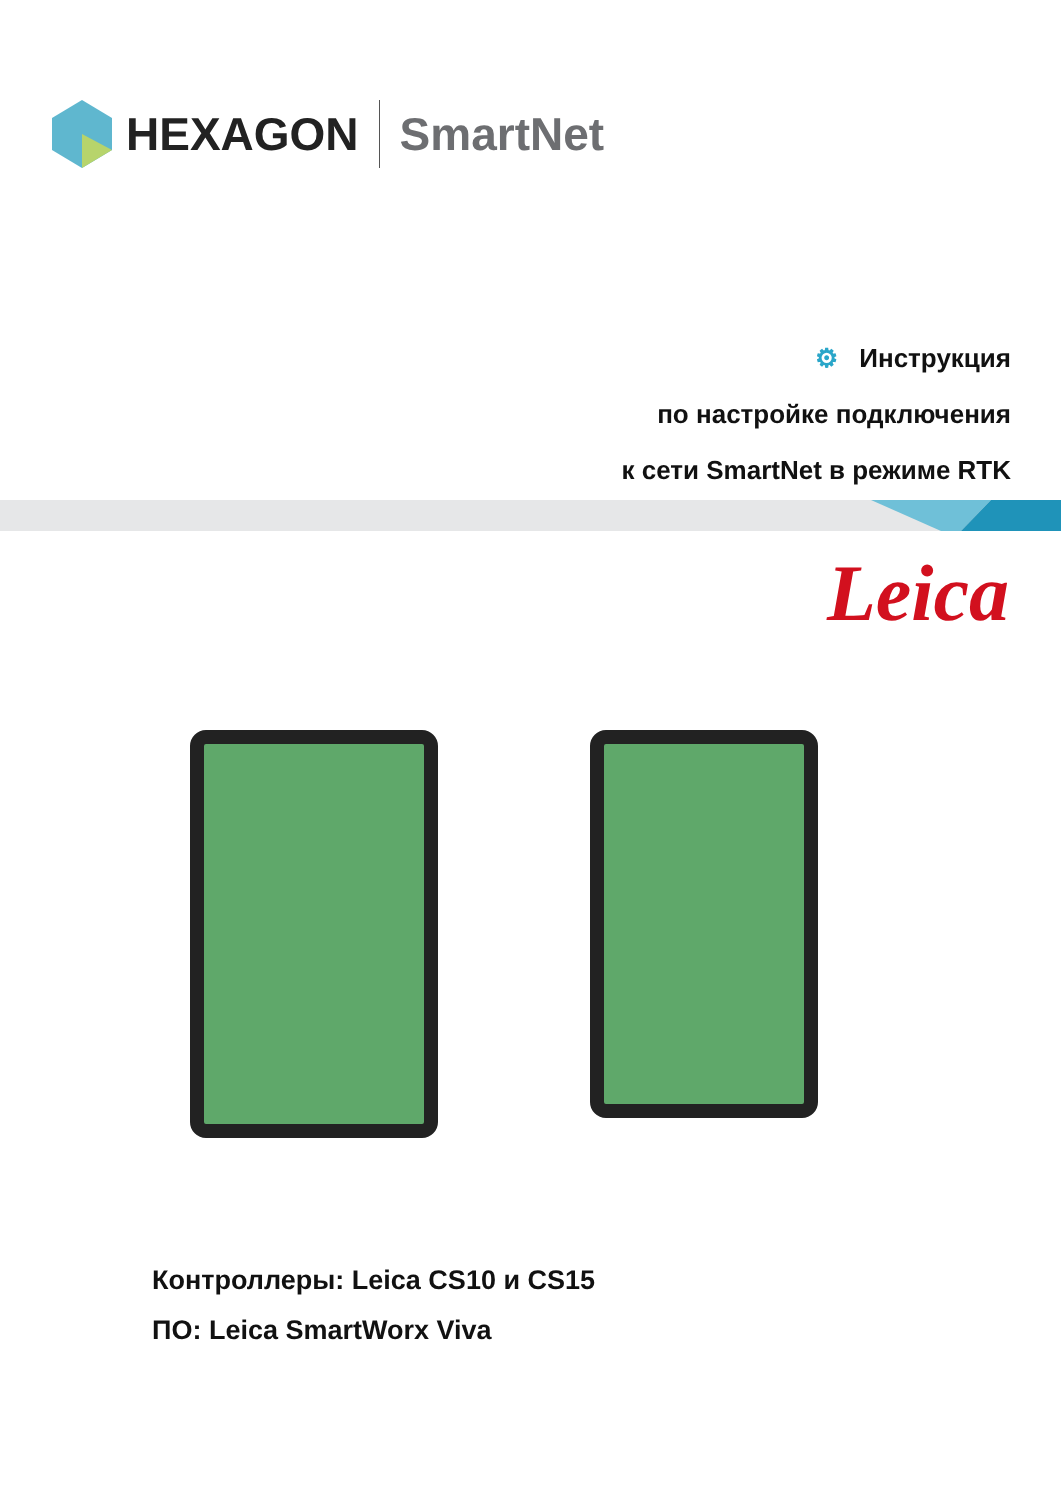HEXAGON SmartNet
⚙ Инструкция
по настройке подключения
к сети SmartNet в режиме RTK
Leica
Контроллеры: Leica CS10 и CS15
ПО: Leica SmartWorx Viva